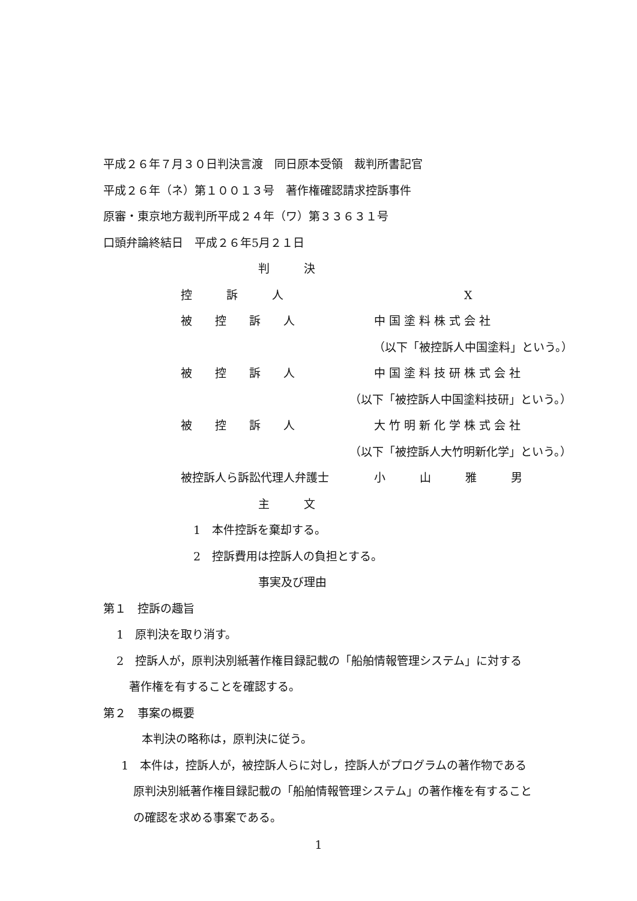平成２６年７月３０日判決言渡　同日原本受領　裁判所書記官
平成２６年（ネ）第１００１３号　著作権確認請求控訴事件
原審・東京地方裁判所平成２４年（ワ）第３３６３１号
口頭弁論終結日　平成２６年5月２１日
判　　　決
控　　　訴　　　人 X
被　　控　　訴　　人 中 国 塗 料 株 式 会 社
（以下「被控訴人中国塗料」という。）
被　　控　　訴　　人 中 国 塗 料 技 研 株 式 会 社
（以下「被控訴人中国塗料技研」という。）
被　　控　　訴　　人 大 竹 明 新 化 学 株 式 会 社
（以下「被控訴人大竹明新化学」という。）
被控訴人ら訴訟代理人弁護士 小　　　山　　　雅　　　男
主　　　文
1　本件控訴を棄却する。
2　控訴費用は控訴人の負担とする。
事実及び理由
第１　控訴の趣旨
1　原判決を取り消す。
2　控訴人が，原判決別紙著作権目録記載の「船舶情報管理システム」に対する
著作権を有することを確認する。
第２　事案の概要
本判決の略称は，原判決に従う。
1　本件は，控訴人が，被控訴人らに対し，控訴人がプログラムの著作物である
原判決別紙著作権目録記載の「船舶情報管理システム」の著作権を有すること
の確認を求める事案である。
1